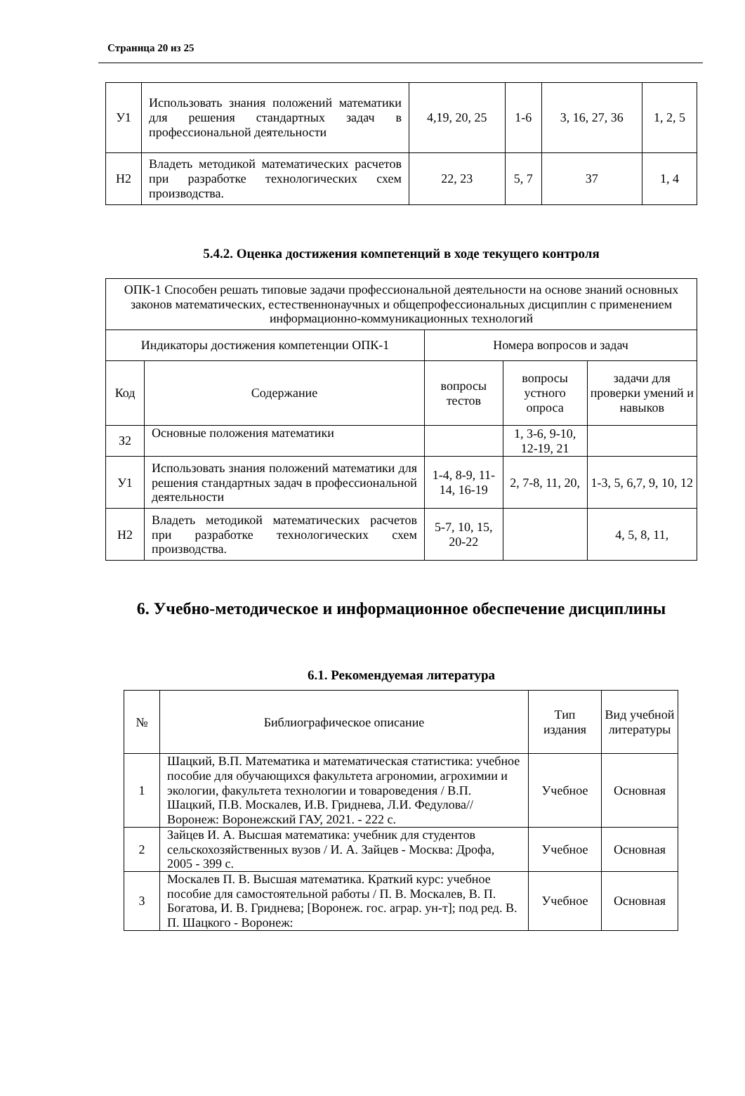Страница 20 из 25
| У1 | Использовать знания положений математики для решения стандартных задач в профессиональной деятельности | 4,19, 20, 25 | 1-6 | 3, 16, 27, 36 | 1, 2, 5 |
| Н2 | Владеть методикой математических расчетов при разработке технологических схем производства. | 22, 23 | 5, 7 | 37 | 1, 4 |
5.4.2. Оценка достижения компетенций в ходе текущего контроля
| ОПК-1 Способен решать типовые задачи профессиональной деятельности на основе знаний основных законов математических, естественнонаучных и общепрофессиональных дисциплин с применением информационно-коммуникационных технологий | | | | |
| Индикаторы достижения компетенции ОПК-1 | | Номера вопросов и задач | | |
| Код | Содержание | вопросы тестов | вопросы устного опроса | задачи для проверки умений и навыков |
| З2 | Основные положения математики | | 1, 3-6, 9-10, 12-19, 21 | |
| У1 | Использовать знания положений математики для решения стандартных задач в профессиональной деятельности | 1-4, 8-9, 11-14, 16-19 | 2, 7-8, 11, 20, | 1-3, 5, 6,7, 9, 10, 12 |
| Н2 | Владеть методикой математических расчетов при разработке технологических схем производства. | 5-7, 10, 15, 20-22 | | 4, 5, 8, 11, |
6. Учебно-методическое и информационное обеспечение дисциплины
6.1. Рекомендуемая литература
| № | Библиографическое описание | Тип издания | Вид учебной литературы |
| 1 | Шацкий, В.П. Математика и математическая статистика: учебное пособие для обучающихся факультета агрономии, агрохимии и экологии, факультета технологии и товароведения / В.П. Шацкий, П.В. Москалев, И.В. Гриднева, Л.И. Федулова// Воронеж: Воронежский ГАУ, 2021. - 222 с. | Учебное | Основная |
| 2 | Зайцев И. А. Высшая математика: учебник для студентов сельскохозяйственных вузов / И. А. Зайцев - Москва: Дрофа, 2005 - 399 с. | Учебное | Основная |
| 3 | Москалев П. В. Высшая математика. Краткий курс: учебное пособие для самостоятельной работы / П. В. Москалев, В. П. Богатова, И. В. Гриднева; [Воронеж. гос. аграр. ун-т]; под ред. В. П. Шацкого - Воронеж: | Учебное | Основная |